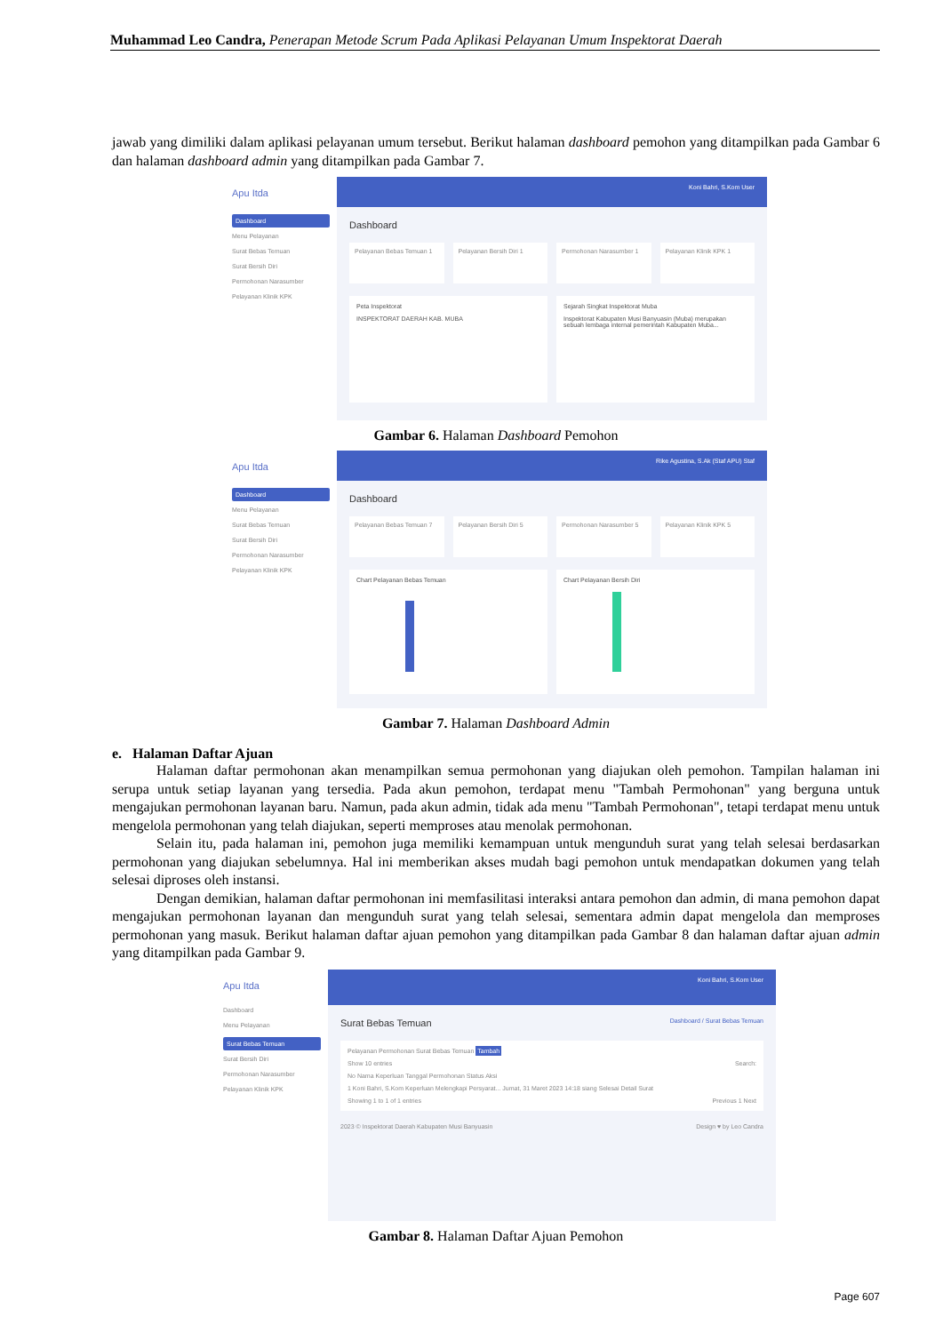Muhammad Leo Candra, Penerapan Metode Scrum Pada Aplikasi Pelayanan Umum Inspektorat Daerah
jawab yang dimiliki dalam aplikasi pelayanan umum tersebut. Berikut halaman dashboard pemohon yang ditampilkan pada Gambar 6 dan halaman dashboard admin yang ditampilkan pada Gambar 7.
Apu Itda
Dashboard
Menu Pelayanan
Surat Bebas Temuan
Surat Bersih Diri
Permohonan Narasumber
Pelayanan Klinik KPK
Koni Bahri, S.Kom User
Dashboard
Pelayanan Bebas Temuan 1 Pelayanan Bersih Diri 1 Permohonan Narasumber 1 Pelayanan Klinik KPK 1
Peta Inspektorat
INSPEKTORAT DAERAH KAB. MUBA
Sejarah Singkat Inspektorat Muba
Inspektorat Kabupaten Musi Banyuasin (Muba) merupakan sebuah lembaga internal pemerintah Kabupaten Muba...
Gambar 6. Halaman Dashboard Pemohon
Apu Itda
Dashboard
Menu Pelayanan
Surat Bebas Temuan
Surat Bersih Diri
Permohonan Narasumber
Pelayanan Klinik KPK
Rike Agustina, S.Ak (Staf APU) Staf
Dashboard
Pelayanan Bebas Temuan 7 Pelayanan Bersih Diri 5 Permohonan Narasumber 5 Pelayanan Klinik KPK 5
Chart Pelayanan Bebas Temuan Chart Pelayanan Bersih Diri
Gambar 7. Halaman Dashboard Admin
e. Halaman Daftar Ajuan
Halaman daftar permohonan akan menampilkan semua permohonan yang diajukan oleh pemohon. Tampilan halaman ini serupa untuk setiap layanan yang tersedia. Pada akun pemohon, terdapat menu "Tambah Permohonan" yang berguna untuk mengajukan permohonan layanan baru. Namun, pada akun admin, tidak ada menu "Tambah Permohonan", tetapi terdapat menu untuk mengelola permohonan yang telah diajukan, seperti memproses atau menolak permohonan.
Selain itu, pada halaman ini, pemohon juga memiliki kemampuan untuk mengunduh surat yang telah selesai berdasarkan permohonan yang diajukan sebelumnya. Hal ini memberikan akses mudah bagi pemohon untuk mendapatkan dokumen yang telah selesai diproses oleh instansi.
Dengan demikian, halaman daftar permohonan ini memfasilitasi interaksi antara pemohon dan admin, di mana pemohon dapat mengajukan permohonan layanan dan mengunduh surat yang telah selesai, sementara admin dapat mengelola dan memproses permohonan yang masuk. Berikut halaman daftar ajuan pemohon yang ditampilkan pada Gambar 8 dan halaman daftar ajuan admin yang ditampilkan pada Gambar 9.
Apu Itda
Dashboard
Menu Pelayanan
Surat Bebas Temuan
Surat Bersih Diri
Permohonan Narasumber
Pelayanan Klinik KPK
Koni Bahri, S.Kom User
Surat Bebas Temuan Dashboard / Surat Bebas Temuan
Pelayanan Permohonan Surat Bebas Temuan Tambah
Show 10 entries Search:
No Nama Keperluan Tanggal Permohonan Status Aksi
1 Koni Bahri, S.Kom Keperluan Melengkapi Persyarat... Jumat, 31 Maret 2023 14:18 siang Selesai Detail Surat
Showing 1 to 1 of 1 entries Previous 1 Next
2023 © Inspektorat Daerah Kabupaten Musi Banyuasin Design ♥ by Leo Candra
Gambar 8. Halaman Daftar Ajuan Pemohon
Page 607